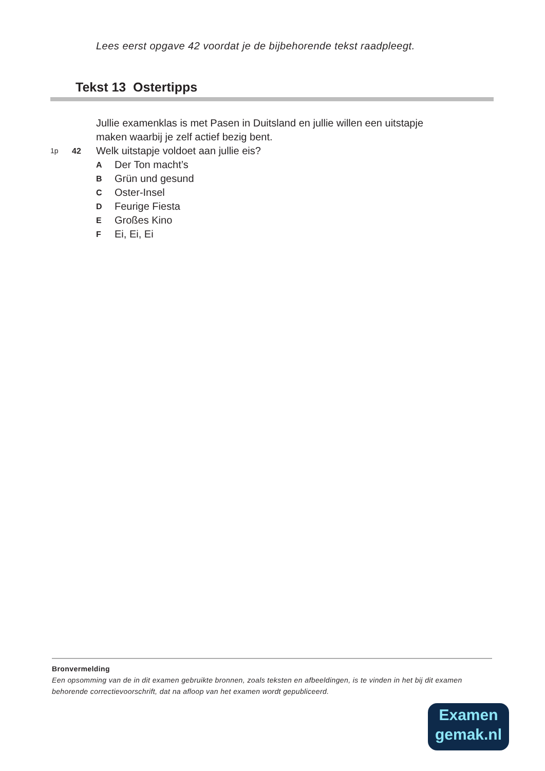Lees eerst opgave 42 voordat je de bijbehorende tekst raadpleegt.
Tekst 13 Ostertipps
Jullie examenklas is met Pasen in Duitsland en jullie willen een uitstapje
maken waarbij je zelf actief bezig bent.
1p 42 Welk uitstapje voldoet aan jullie eis?
A Der Ton macht’s
B Grün und gesund
C Oster-Insel
D Feurige Fiesta
E Großes Kino
F Ei, Ei, Ei
Bronvermelding
Een opsomming van de in dit examen gebruikte bronnen, zoals teksten en afbeeldingen, is te vinden in het bij dit examen behorende correctievoorschrift, dat na afloop van het examen wordt gepubliceerd.
Examen
gemak.nl